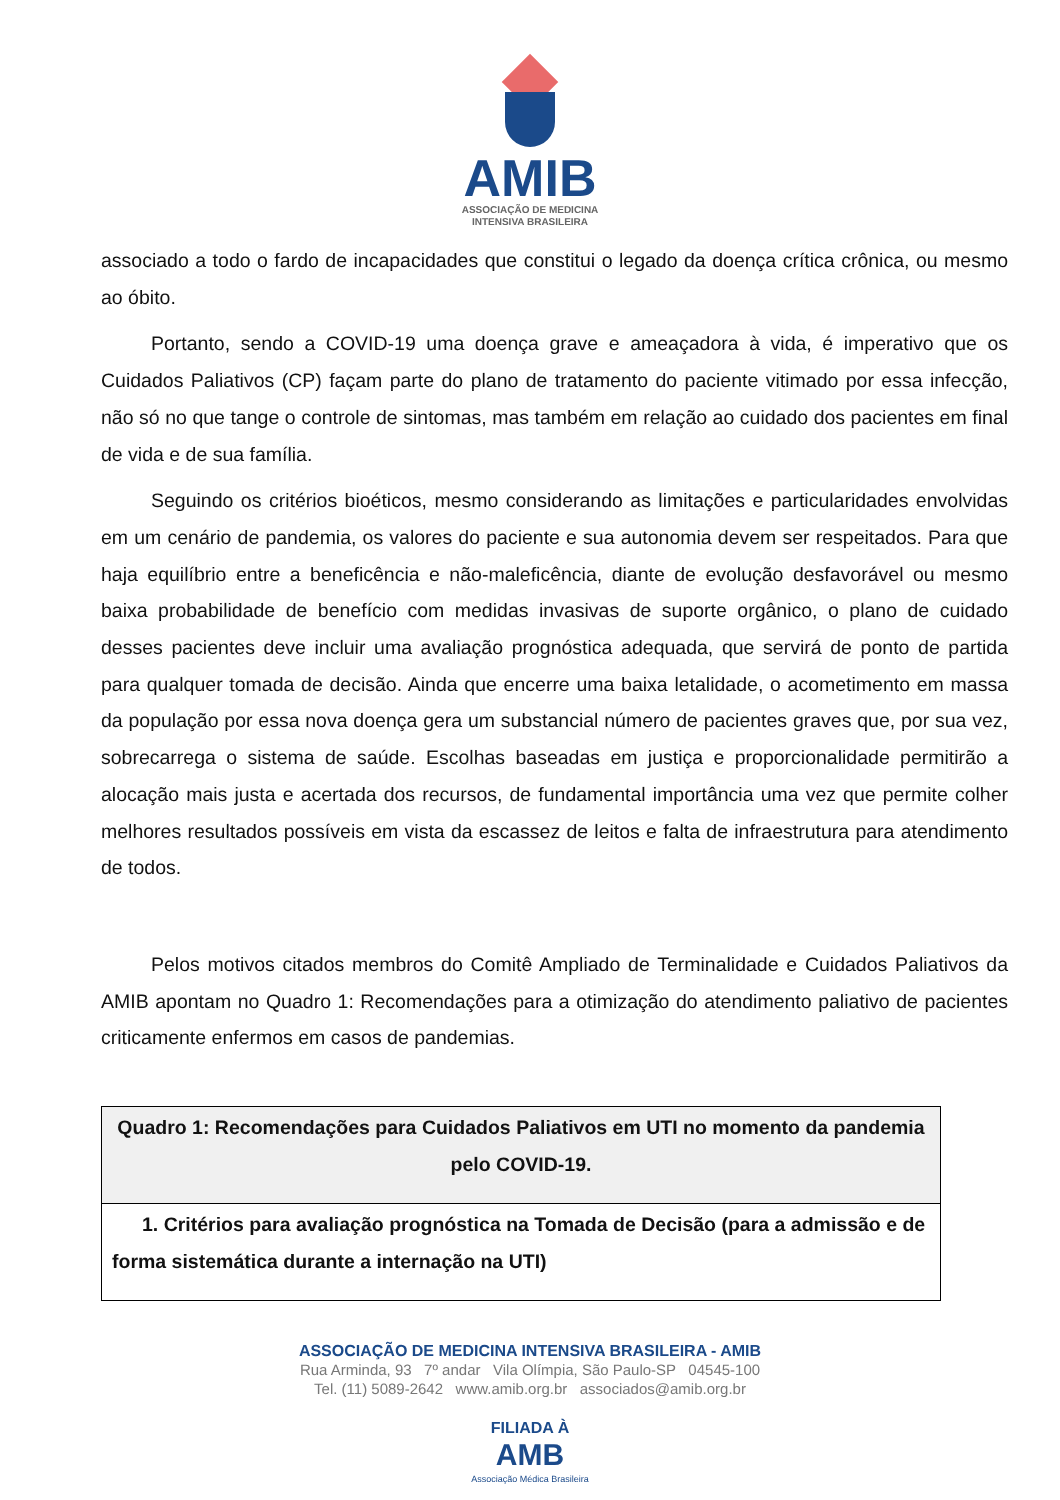AMIB
ASSOCIAÇÃO DE MEDICINA
INTENSIVA BRASILEIRA
associado a todo o fardo de incapacidades que constitui o legado da doença crítica crônica, ou mesmo ao óbito.
Portanto, sendo a COVID-19 uma doença grave e ameaçadora à vida, é imperativo que os Cuidados Paliativos (CP) façam parte do plano de tratamento do paciente vitimado por essa infecção, não só no que tange o controle de sintomas, mas também em relação ao cuidado dos pacientes em final de vida e de sua família.
Seguindo os critérios bioéticos, mesmo considerando as limitações e particularidades envolvidas em um cenário de pandemia, os valores do paciente e sua autonomia devem ser respeitados. Para que haja equilíbrio entre a beneficência e não-maleficência, diante de evolução desfavorável ou mesmo baixa probabilidade de benefício com medidas invasivas de suporte orgânico, o plano de cuidado desses pacientes deve incluir uma avaliação prognóstica adequada, que servirá de ponto de partida para qualquer tomada de decisão. Ainda que encerre uma baixa letalidade, o acometimento em massa da população por essa nova doença gera um substancial número de pacientes graves que, por sua vez, sobrecarrega o sistema de saúde. Escolhas baseadas em justiça e proporcionalidade permitirão a alocação mais justa e acertada dos recursos, de fundamental importância uma vez que permite colher melhores resultados possíveis em vista da escassez de leitos e falta de infraestrutura para atendimento de todos.
Pelos motivos citados membros do Comitê Ampliado de Terminalidade e Cuidados Paliativos da AMIB apontam no Quadro 1: Recomendações para a otimização do atendimento paliativo de pacientes criticamente enfermos em casos de pandemias.
| Quadro 1: Recomendações para Cuidados Paliativos em UTI no momento da pandemia pelo COVID-19. |
| 1. Critérios para avaliação prognóstica na Tomada de Decisão (para a admissão e de forma sistemática durante a internação na UTI) |
ASSOCIAÇÃO DE MEDICINA INTENSIVA BRASILEIRA - AMIB
Rua Arminda, 93 7º andar Vila Olímpia, São Paulo-SP 04545-100
Tel. (11) 5089-2642 www.amib.org.br associados@amib.org.br
FILIADA À
AMB
Associação Médica Brasileira